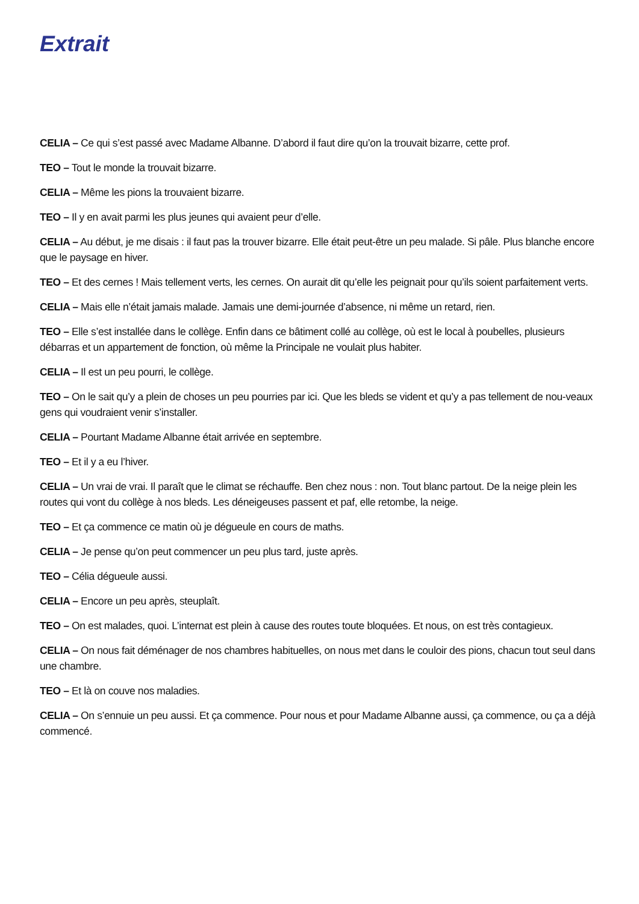Extrait
CELIA – Ce qui s’est passé avec Madame Albanne. D’abord il faut dire qu’on la trouvait bizarre, cette prof.
TEO – Tout le monde la trouvait bizarre.
CELIA – Même les pions la trouvaient bizarre.
TEO – Il y en avait parmi les plus jeunes qui avaient peur d’elle.
CELIA – Au début, je me disais : il faut pas la trouver bizarre. Elle était peut-être un peu malade. Si pâle. Plus blanche encore que le paysage en hiver.
TEO – Et des cernes ! Mais tellement verts, les cernes. On aurait dit qu’elle les peignait pour qu’ils soient parfaitement verts.
CELIA – Mais elle n’était jamais malade. Jamais une demi-journée d’absence, ni même un retard, rien.
TEO – Elle s’est installée dans le collège. Enfin dans ce bâtiment collé au collège, où est le local à poubelles, plusieurs débarras et un appartement de fonction, où même la Principale ne voulait plus habiter.
CELIA – Il est un peu pourri, le collège.
TEO – On le sait qu’y a plein de choses un peu pourries par ici. Que les bleds se vident et qu’y a pas tellement de nou-veaux gens qui voudraient venir s’installer.
CELIA – Pourtant Madame Albanne était arrivée en septembre.
TEO – Et il y a eu l’hiver.
CELIA – Un vrai de vrai. Il paraît que le climat se réchauffe. Ben chez nous : non. Tout blanc partout. De la neige plein les routes qui vont du collège à nos bleds. Les déneigeuses passent et paf, elle retombe, la neige.
TEO – Et ça commence ce matin où je dégueule en cours de maths.
CELIA – Je pense qu’on peut commencer un peu plus tard, juste après.
TEO – Célia dégueule aussi.
CELIA – Encore un peu après, steuplaît.
TEO – On est malades, quoi. L’internat est plein à cause des routes toute bloquées. Et nous, on est très contagieux.
CELIA – On nous fait déménager de nos chambres habituelles, on nous met dans le couloir des pions, chacun tout seul dans une chambre.
TEO – Et là on couve nos maladies.
CELIA – On s’ennuie un peu aussi. Et ça commence. Pour nous et pour Madame Albanne aussi, ça commence, ou ça a déjà commencé.